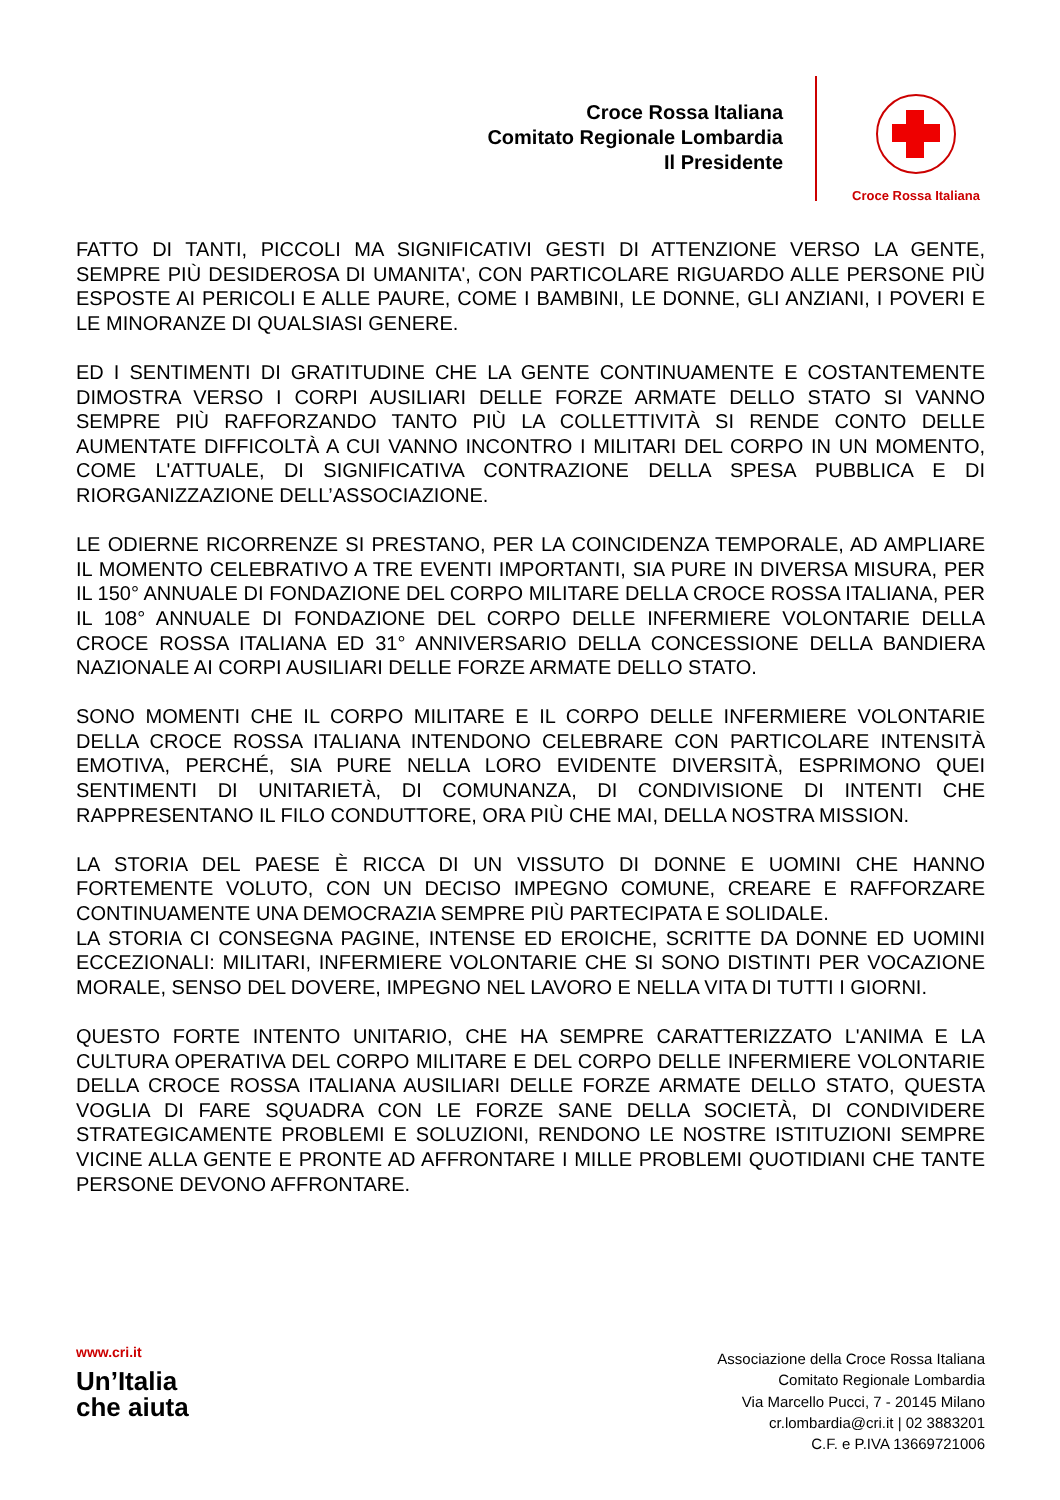Croce Rossa Italiana
Comitato Regionale Lombardia
Il Presidente
Croce Rossa Italiana
FATTO DI TANTI, PICCOLI MA SIGNIFICATIVI GESTI DI ATTENZIONE VERSO LA GENTE, SEMPRE PIÙ DESIDEROSA DI UMANITA', CON PARTICOLARE RIGUARDO ALLE PERSONE PIÙ ESPOSTE AI PERICOLI E ALLE PAURE, COME I BAMBINI, LE DONNE, GLI ANZIANI, I POVERI E LE MINORANZE DI QUALSIASI GENERE.
ED I SENTIMENTI DI GRATITUDINE CHE LA GENTE CONTINUAMENTE E COSTANTEMENTE DIMOSTRA VERSO I CORPI AUSILIARI DELLE FORZE ARMATE DELLO STATO SI VANNO SEMPRE PIÙ RAFFORZANDO TANTO PIÙ LA COLLETTIVITÀ SI RENDE CONTO DELLE AUMENTATE DIFFICOLTÀ A CUI VANNO INCONTRO I MILITARI DEL CORPO IN UN MOMENTO, COME L'ATTUALE, DI SIGNIFICATIVA CONTRAZIONE DELLA SPESA PUBBLICA E DI RIORGANIZZAZIONE DELL’ASSOCIAZIONE.
LE ODIERNE RICORRENZE SI PRESTANO, PER LA COINCIDENZA TEMPORALE, AD AMPLIARE IL MOMENTO CELEBRATIVO A TRE EVENTI IMPORTANTI, SIA PURE IN DIVERSA MISURA, PER IL 150° ANNUALE DI FONDAZIONE DEL CORPO MILITARE DELLA CROCE ROSSA ITALIANA, PER IL 108° ANNUALE DI FONDAZIONE DEL CORPO DELLE INFERMIERE VOLONTARIE DELLA CROCE ROSSA ITALIANA ED 31° ANNIVERSARIO DELLA CONCESSIONE DELLA BANDIERA NAZIONALE AI CORPI AUSILIARI DELLE FORZE ARMATE DELLO STATO.
SONO MOMENTI CHE IL CORPO MILITARE E IL CORPO DELLE INFERMIERE VOLONTARIE DELLA CROCE ROSSA ITALIANA INTENDONO CELEBRARE CON PARTICOLARE INTENSITÀ EMOTIVA, PERCHÉ, SIA PURE NELLA LORO EVIDENTE DIVERSITÀ, ESPRIMONO QUEI SENTIMENTI DI UNITARIETÀ, DI COMUNANZA, DI CONDIVISIONE DI INTENTI CHE RAPPRESENTANO IL FILO CONDUTTORE, ORA PIÙ CHE MAI, DELLA NOSTRA MISSION.
LA STORIA DEL PAESE È RICCA DI UN VISSUTO DI DONNE E UOMINI CHE HANNO FORTEMENTE VOLUTO, CON UN DECISO IMPEGNO COMUNE, CREARE E RAFFORZARE CONTINUAMENTE UNA DEMOCRAZIA SEMPRE PIÙ PARTECIPATA E SOLIDALE.
LA STORIA CI CONSEGNA PAGINE, INTENSE ED EROICHE, SCRITTE DA DONNE ED UOMINI ECCEZIONALI: MILITARI, INFERMIERE VOLONTARIE CHE SI SONO DISTINTI PER VOCAZIONE MORALE, SENSO DEL DOVERE, IMPEGNO NEL LAVORO E NELLA VITA DI TUTTI I GIORNI.
QUESTO FORTE INTENTO UNITARIO, CHE HA SEMPRE CARATTERIZZATO L'ANIMA E LA CULTURA OPERATIVA DEL CORPO MILITARE E DEL CORPO DELLE INFERMIERE VOLONTARIE DELLA CROCE ROSSA ITALIANA AUSILIARI DELLE FORZE ARMATE DELLO STATO, QUESTA VOGLIA DI FARE SQUADRA CON LE FORZE SANE DELLA SOCIETÀ, DI CONDIVIDERE STRATEGICAMENTE PROBLEMI E SOLUZIONI, RENDONO LE NOSTRE ISTITUZIONI SEMPRE VICINE ALLA GENTE E PRONTE AD AFFRONTARE I MILLE PROBLEMI QUOTIDIANI CHE TANTE PERSONE DEVONO AFFRONTARE.
www.cri.it
Un’Italia
che aiuta
Associazione della Croce Rossa Italiana
Comitato Regionale Lombardia
Via Marcello Pucci, 7 - 20145 Milano
cr.lombardia@cri.it | 02 3883201
C.F. e P.IVA 13669721006